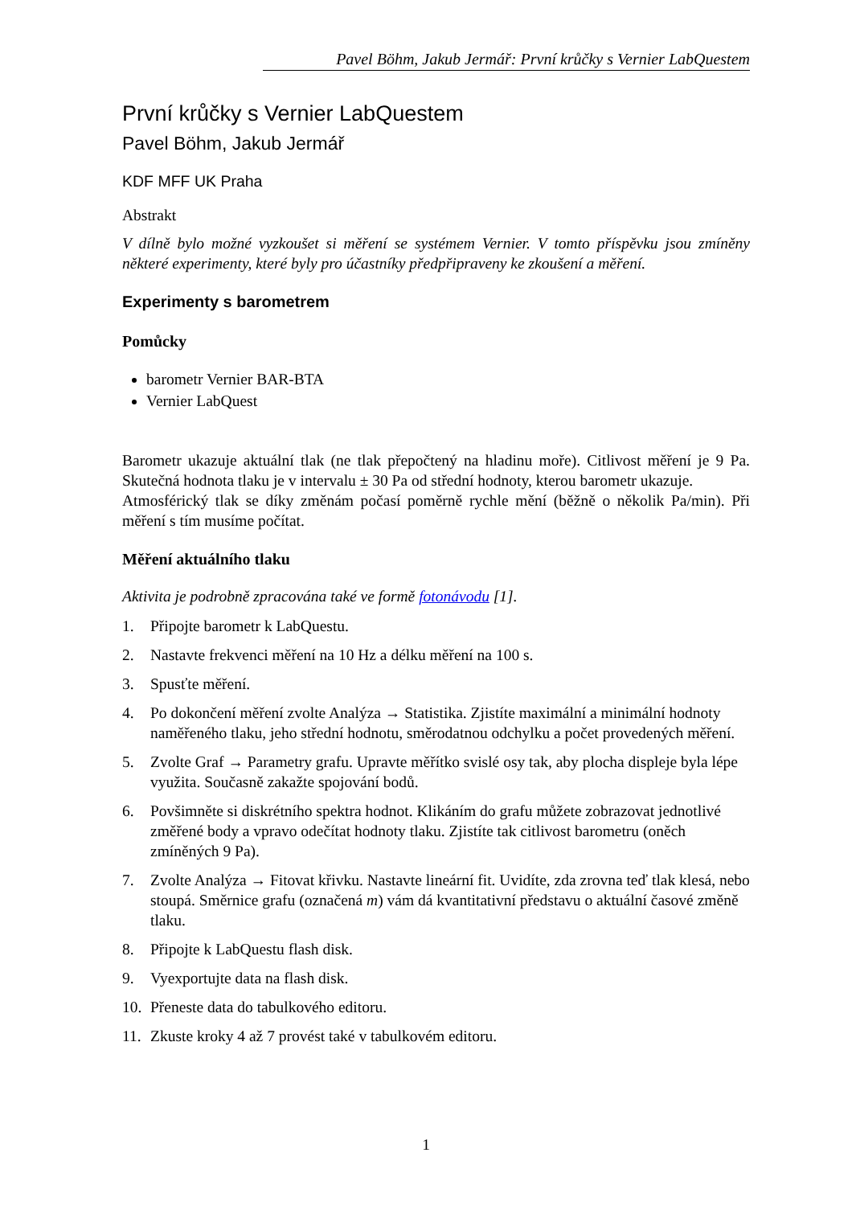Pavel Böhm, Jakub Jermář: První krůčky s Vernier LabQuestem
První krůčky s Vernier LabQuestem
Pavel Böhm, Jakub Jermář
KDF MFF UK Praha
Abstrakt
V dílně bylo možné vyzkoušet si měření se systémem Vernier. V tomto příspěvku jsou zmíněny některé experimenty, které byly pro účastníky předpřipraveny ke zkoušení a měření.
Experimenty s barometrem
Pomůcky
barometr Vernier BAR-BTA
Vernier LabQuest
Barometr ukazuje aktuální tlak (ne tlak přepočtený na hladinu moře). Citlivost měření je 9 Pa. Skutečná hodnota tlaku je v intervalu ± 30 Pa od střední hodnoty, kterou barometr ukazuje.
Atmosférický tlak se díky změnám počasí poměrně rychle mění (běžně o několik Pa/min). Při měření s tím musíme počítat.
Měření aktuálního tlaku
Aktivita je podrobně zpracována také ve formě fotonávodu [1].
1. Připojte barometr k LabQuestu.
2. Nastavte frekvenci měření na 10 Hz a délku měření na 100 s.
3. Spusťte měření.
4. Po dokončení měření zvolte Analýza → Statistika. Zjistíte maximální a minimální hodnoty naměřeného tlaku, jeho střední hodnotu, směrodatnou odchylku a počet provedených měření.
5. Zvolte Graf → Parametry grafu. Upravte měřítko svislé osy tak, aby plocha displeje byla lépe využita. Současně zakažte spojování bodů.
6. Povšimněte si diskrétního spektra hodnot. Klikáním do grafu můžete zobrazovat jednotlivé změřené body a vpravo odečítat hodnoty tlaku. Zjistíte tak citlivost barometru (oněch zmíněných 9 Pa).
7. Zvolte Analýza → Fitovat křivku. Nastavte lineární fit. Uvidíte, zda zrovna teď tlak klesá, nebo stoupá. Směrnice grafu (označená m) vám dá kvantitativní představu o aktuální časové změně tlaku.
8. Připojte k LabQuestu flash disk.
9. Vyexportujte data na flash disk.
10. Přeneste data do tabulkového editoru.
11. Zkuste kroky 4 až 7 provést také v tabulkovém editoru.
1